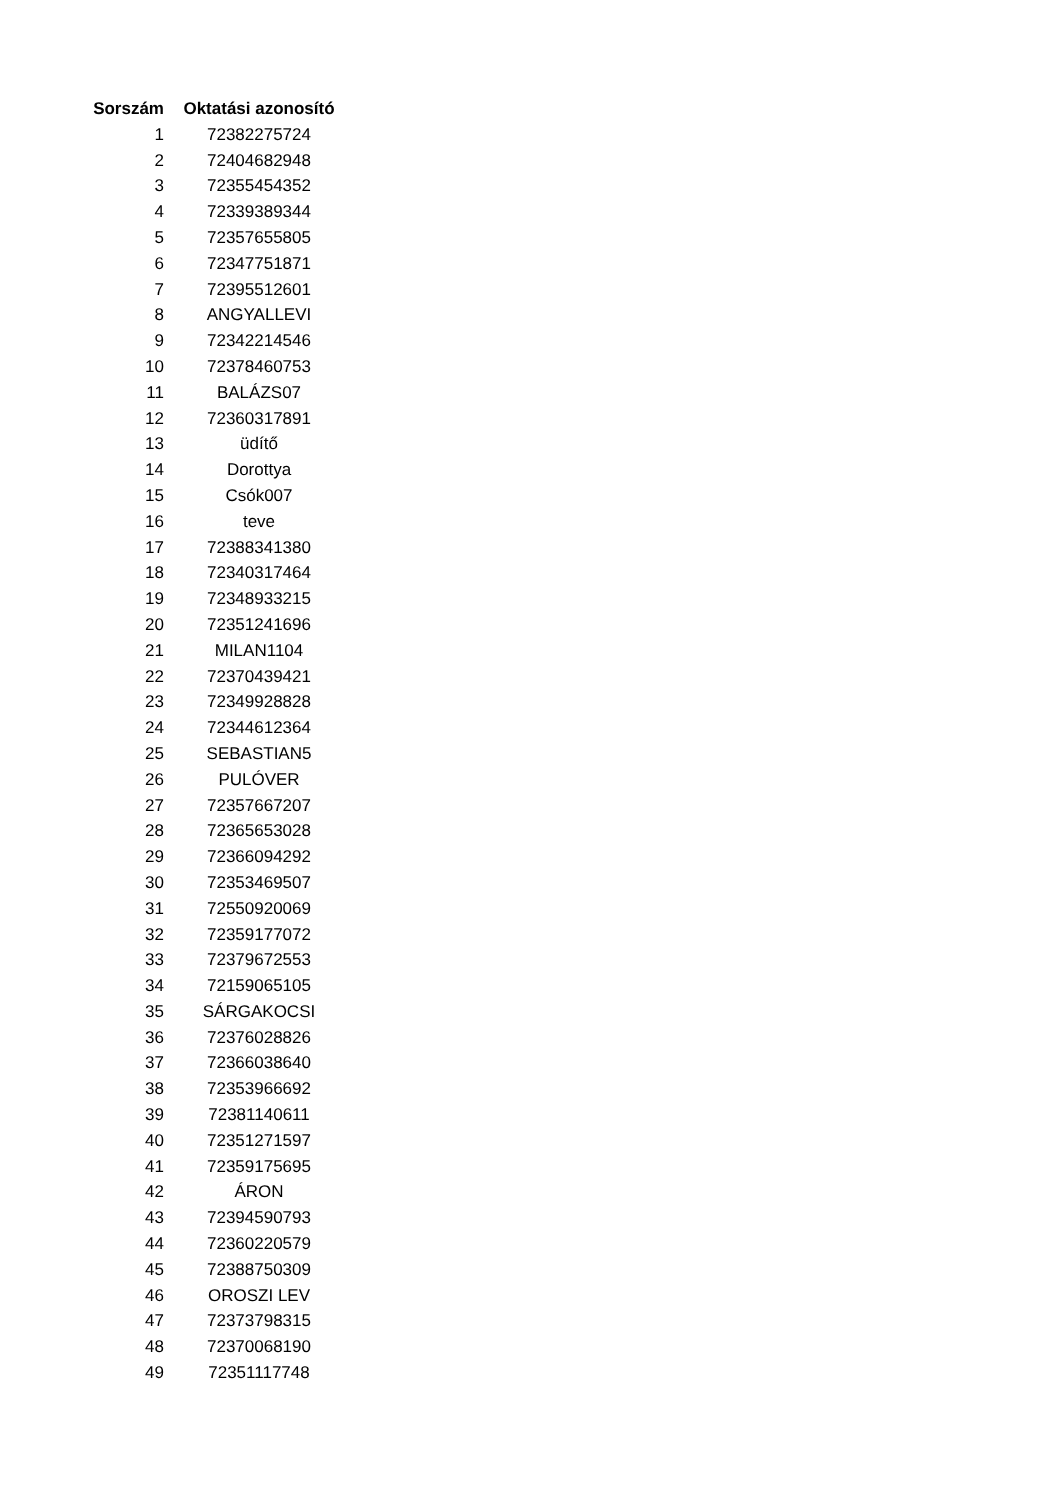| Sorszám | Oktatási azonosító |
| --- | --- |
| 1 | 72382275724 |
| 2 | 72404682948 |
| 3 | 72355454352 |
| 4 | 72339389344 |
| 5 | 72357655805 |
| 6 | 72347751871 |
| 7 | 72395512601 |
| 8 | ANGYALLEVI |
| 9 | 72342214546 |
| 10 | 72378460753 |
| 11 | BALÁZS07 |
| 12 | 72360317891 |
| 13 | üdítő |
| 14 | Dorottya |
| 15 | Csók007 |
| 16 | teve |
| 17 | 72388341380 |
| 18 | 72340317464 |
| 19 | 72348933215 |
| 20 | 72351241696 |
| 21 | MILAN1104 |
| 22 | 72370439421 |
| 23 | 72349928828 |
| 24 | 72344612364 |
| 25 | SEBASTIAN5 |
| 26 | PULÓVER |
| 27 | 72357667207 |
| 28 | 72365653028 |
| 29 | 72366094292 |
| 30 | 72353469507 |
| 31 | 72550920069 |
| 32 | 72359177072 |
| 33 | 72379672553 |
| 34 | 72159065105 |
| 35 | SÁRGAKOCSI |
| 36 | 72376028826 |
| 37 | 72366038640 |
| 38 | 72353966692 |
| 39 | 72381140611 |
| 40 | 72351271597 |
| 41 | 72359175695 |
| 42 | ÁRON |
| 43 | 72394590793 |
| 44 | 72360220579 |
| 45 | 72388750309 |
| 46 | OROSZI LEV |
| 47 | 72373798315 |
| 48 | 72370068190 |
| 49 | 72351117748 |